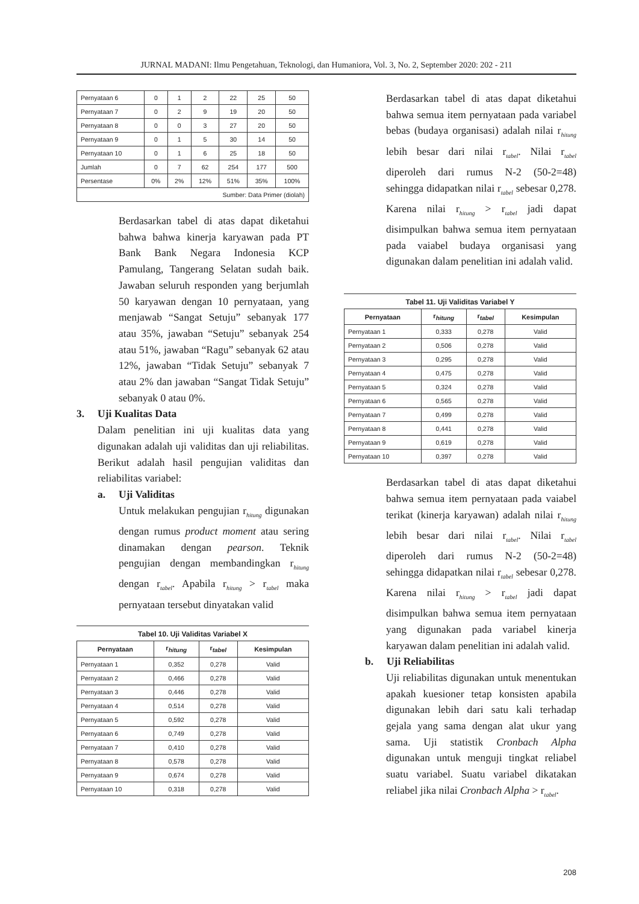JURNAL MADANI: Ilmu Pengetahuan, Teknologi, dan Humaniora, Vol. 3, No. 2, September 2020: 202 - 211
| Pernyataan 6 | 0 | 1 | 2 | 22 | 25 | 50 |
| Pernyataan 7 | 0 | 2 | 9 | 19 | 20 | 50 |
| Pernyataan 8 | 0 | 0 | 3 | 27 | 20 | 50 |
| Pernyataan 9 | 0 | 1 | 5 | 30 | 14 | 50 |
| Pernyataan 10 | 0 | 1 | 6 | 25 | 18 | 50 |
| Jumlah | 0 | 7 | 62 | 254 | 177 | 500 |
| Persentase | 0% | 2% | 12% | 51% | 35% | 100% |
| Sumber: Data Primer (diolah) | | | | | | |
Berdasarkan tabel di atas dapat diketahui bahwa bahwa kinerja karyawan pada PT Bank Bank Negara Indonesia KCP Pamulang, Tangerang Selatan sudah baik. Jawaban seluruh responden yang berjumlah 50 karyawan dengan 10 pernyataan, yang menjawab “Sangat Setuju” sebanyak 177 atau 35%, jawaban “Setuju” sebanyak 254 atau 51%, jawaban “Ragu” sebanyak 62 atau 12%, jawaban “Tidak Setuju” sebanyak 7 atau 2% dan jawaban “Sangat Tidak Setuju” sebanyak 0 atau 0%.
3. Uji Kualitas Data
Dalam penelitian ini uji kualitas data yang digunakan adalah uji validitas dan uji reliabilitas. Berikut adalah hasil pengujian validitas dan reliabilitas variabel:
a. Uji Validitas
Untuk melakukan pengujian r<sub>hitung</sub> digunakan dengan rumus product moment atau sering dinamakan dengan pearson. Teknik pengujian dengan membandingkan r<sub>hitung</sub> dengan r<sub>tabel</sub>. Apabila r<sub>hitung</sub> > r<sub>tabel</sub> maka pernyataan tersebut dinyatakan valid
Tabel 10. Uji Validitas Variabel X
| Pernyataan | r<sub>hitung</sub> | r<sub>tabel</sub> | Kesimpulan |
| --- | --- | --- | --- |
| Pernyataan 1 | 0,352 | 0,278 | Valid |
| Pernyataan 2 | 0,466 | 0,278 | Valid |
| Pernyataan 3 | 0,446 | 0,278 | Valid |
| Pernyataan 4 | 0,514 | 0,278 | Valid |
| Pernyataan 5 | 0,592 | 0,278 | Valid |
| Pernyataan 6 | 0,749 | 0,278 | Valid |
| Pernyataan 7 | 0,410 | 0,278 | Valid |
| Pernyataan 8 | 0,578 | 0,278 | Valid |
| Pernyataan 9 | 0,674 | 0,278 | Valid |
| Pernyataan 10 | 0,318 | 0,278 | Valid |
Berdasarkan tabel di atas dapat diketahui bahwa semua item pernyataan pada variabel bebas (budaya organisasi) adalah nilai r<sub>hitung</sub> lebih besar dari nilai r<sub>tabel</sub>. Nilai r<sub>tabel</sub> diperoleh dari rumus N-2 (50-2=48) sehingga didapatkan nilai r<sub>tabel</sub> sebesar 0,278. Karena nilai r<sub>hitung</sub> > r<sub>tabel</sub> jadi dapat disimpulkan bahwa semua item pernyataan pada vaiabel budaya organisasi yang digunakan dalam penelitian ini adalah valid.
Tabel 11. Uji Validitas Variabel Y
| Pernyataan | r<sub>hitung</sub> | r<sub>tabel</sub> | Kesimpulan |
| --- | --- | --- | --- |
| Pernyataan 1 | 0,333 | 0,278 | Valid |
| Pernyataan 2 | 0,506 | 0,278 | Valid |
| Pernyataan 3 | 0,295 | 0,278 | Valid |
| Pernyataan 4 | 0,475 | 0,278 | Valid |
| Pernyataan 5 | 0,324 | 0,278 | Valid |
| Pernyataan 6 | 0,565 | 0,278 | Valid |
| Pernyataan 7 | 0,499 | 0,278 | Valid |
| Pernyataan 8 | 0,441 | 0,278 | Valid |
| Pernyataan 9 | 0,619 | 0,278 | Valid |
| Pernyataan 10 | 0,397 | 0,278 | Valid |
Berdasarkan tabel di atas dapat diketahui bahwa semua item pernyataan pada vaiabel terikat (kinerja karyawan) adalah nilai r<sub>hitung</sub> lebih besar dari nilai r<sub>tabel</sub>. Nilai r<sub>tabel</sub> diperoleh dari rumus N-2 (50-2=48) sehingga didapatkan nilai r<sub>tabel</sub> sebesar 0,278. Karena nilai r<sub>hitung</sub> > r<sub>tabel</sub> jadi dapat disimpulkan bahwa semua item pernyataan yang digunakan pada variabel kinerja karyawan dalam penelitian ini adalah valid.
b. Uji Reliabilitas
Uji reliabilitas digunakan untuk menentukan apakah kuesioner tetap konsisten apabila digunakan lebih dari satu kali terhadap gejala yang sama dengan alat ukur yang sama. Uji statistik Cronbach Alpha digunakan untuk menguji tingkat reliabel suatu variabel. Suatu variabel dikatakan reliabel jika nilai Cronbach Alpha > r<sub>tabel</sub>.
208